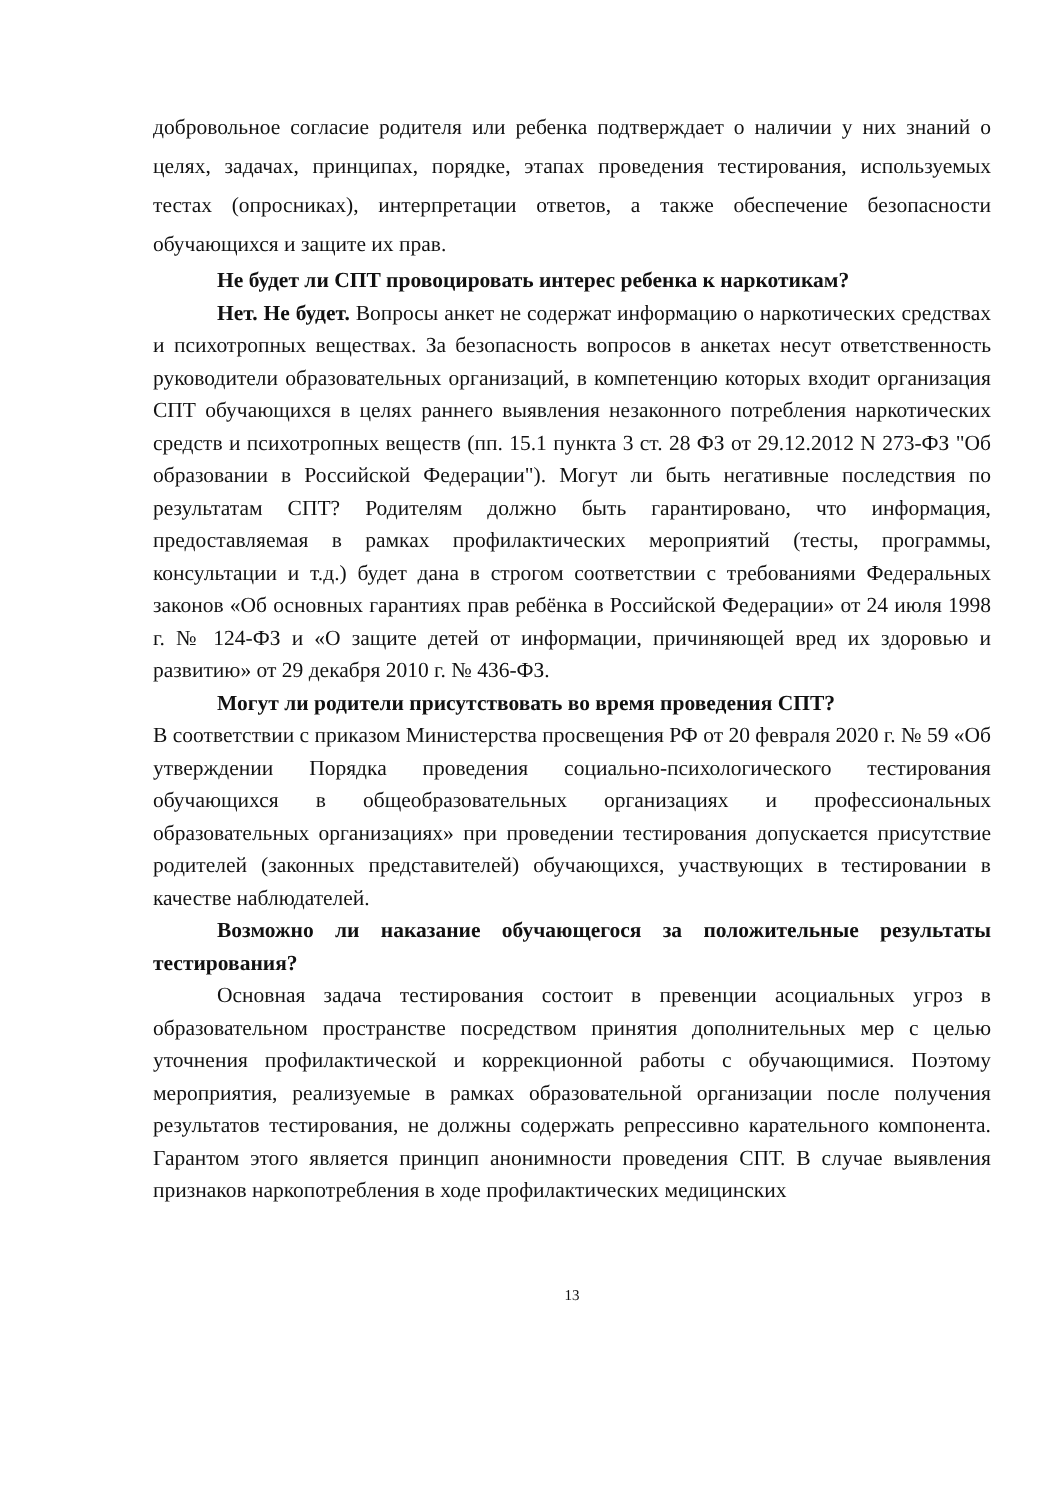добровольное согласие родителя или ребенка подтверждает о наличии у них знаний о целях, задачах, принципах, порядке, этапах проведения тестирования, используемых тестах (опросниках), интерпретации ответов, а также обеспечение безопасности обучающихся и защите их прав.
Не будет ли СПТ провоцировать интерес ребенка к наркотикам?
Нет. Не будет. Вопросы анкет не содержат информацию о наркотических средствах и психотропных веществах. За безопасность вопросов в анкетах несут ответственность руководители образовательных организаций, в компетенцию которых входит организация СПТ обучающихся в целях раннего выявления незаконного потребления наркотических средств и психотропных веществ (пп. 15.1 пункта 3 ст. 28 ФЗ от 29.12.2012 N 273-ФЗ "Об образовании в Российской Федерации"). Могут ли быть негативные последствия по результатам СПТ? Родителям должно быть гарантировано, что информация, предоставляемая в рамках профилактических мероприятий (тесты, программы, консультации и т.д.) будет дана в строгом соответствии с требованиями Федеральных законов «Об основных гарантиях прав ребёнка в Российской Федерации» от 24 июля 1998 г. № 124-ФЗ и «О защите детей от информации, причиняющей вред их здоровью и развитию» от 29 декабря 2010 г. № 436-ФЗ.
Могут ли родители присутствовать во время проведения СПТ?
В соответствии с приказом Министерства просвещения РФ от 20 февраля 2020 г. № 59 «Об утверждении Порядка проведения социально-психологического тестирования обучающихся в общеобразовательных организациях и профессиональных образовательных организациях» при проведении тестирования допускается присутствие родителей (законных представителей) обучающихся, участвующих в тестировании в качестве наблюдателей.
Возможно ли наказание обучающегося за положительные результаты тестирования?
Основная задача тестирования состоит в превенции асоциальных угроз в образовательном пространстве посредством принятия дополнительных мер с целью уточнения профилактической и коррекционной работы с обучающимися. Поэтому мероприятия, реализуемые в рамках образовательной организации после получения результатов тестирования, не должны содержать репрессивно карательного компонента. Гарантом этого является принцип анонимности проведения СПТ. В случае выявления признаков наркопотребления в ходе профилактических медицинских
13